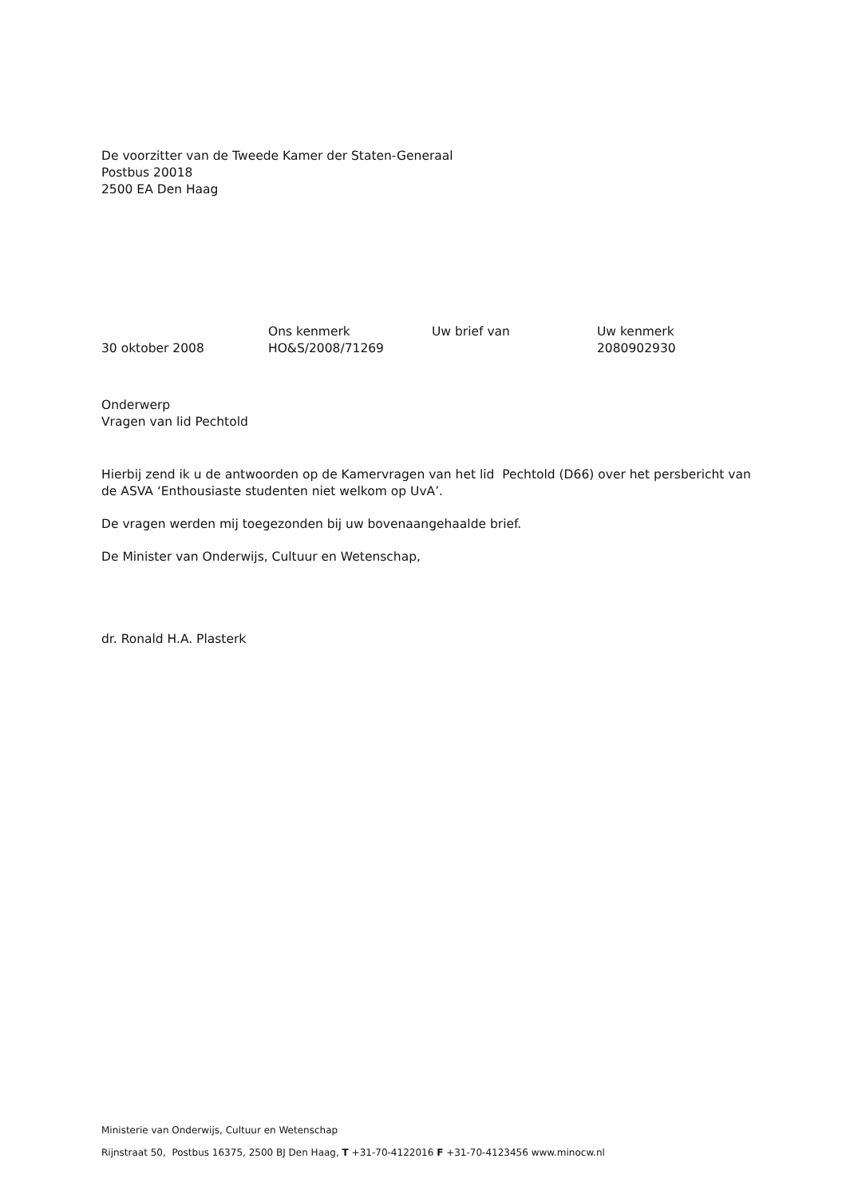De voorzitter van de Tweede Kamer der Staten-Generaal
Postbus 20018
2500 EA Den Haag
| | Ons kenmerk | Uw brief van | Uw kenmerk |
| 30 oktober 2008 | HO&S/2008/71269 | | 2080902930 |
Onderwerp
Vragen van lid Pechtold
Hierbij zend ik u de antwoorden op de Kamervragen van het lid Pechtold (D66) over het persbericht van de ASVA ‘Enthousiaste studenten niet welkom op UvA’.
De vragen werden mij toegezonden bij uw bovenaangehaalde brief.
De Minister van Onderwijs, Cultuur en Wetenschap,
dr. Ronald H.A. Plasterk
Ministerie van Onderwijs, Cultuur en Wetenschap
Rijnstraat 50, Postbus 16375, 2500 BJ Den Haag, T +31-70-4122016 F +31-70-4123456 www.minocw.nl